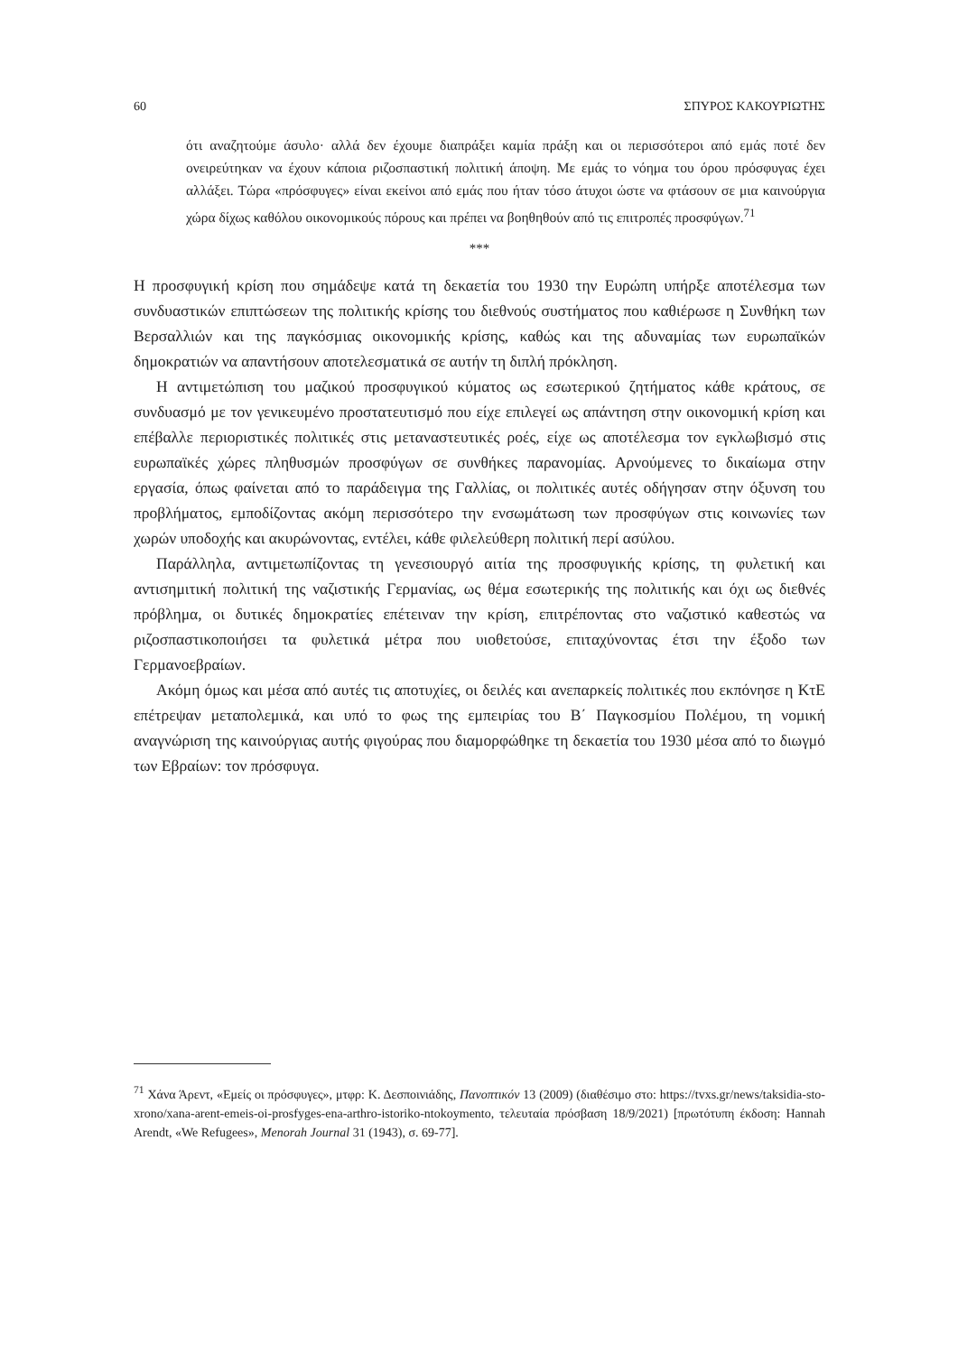60 ΣΠΥΡΟΣ ΚΑΚΟΥΡΙΩΤΗΣ
ότι αναζητούμε άσυλο· αλλά δεν έχουμε διαπράξει καμία πράξη και οι περισσότεροι από εμάς ποτέ δεν ονειρεύτηκαν να έχουν κάποια ριζοσπαστική πολιτική άποψη. Με εμάς το νόημα του όρου πρόσφυγας έχει αλλάξει. Τώρα «πρόσφυγες» είναι εκείνοι από εμάς που ήταν τόσο άτυχοι ώστε να φτάσουν σε μια καινούργια χώρα δίχως καθόλου οικονομικούς πόρους και πρέπει να βοηθηθούν από τις επιτροπές προσφύγων.<sup>71</sup>
***
Η προσφυγική κρίση που σημάδεψε κατά τη δεκαετία του 1930 την Ευρώπη υπήρξε αποτέλεσμα των συνδυαστικών επιπτώσεων της πολιτικής κρίσης του διεθνούς συστήματος που καθιέρωσε η Συνθήκη των Βερσαλλιών και της παγκόσμιας οικονομικής κρίσης, καθώς και της αδυναμίας των ευρωπαϊκών δημοκρατιών να απαντήσουν αποτελεσματικά σε αυτήν τη διπλή πρόκληση.
Η αντιμετώπιση του μαζικού προσφυγικού κύματος ως εσωτερικού ζητήματος κάθε κράτους, σε συνδυασμό με τον γενικευμένο προστατευτισμό που είχε επιλεγεί ως απάντηση στην οικονομική κρίση και επέβαλλε περιοριστικές πολιτικές στις μεταναστευτικές ροές, είχε ως αποτέλεσμα τον εγκλωβισμό στις ευρωπαϊκές χώρες πληθυσμών προσφύγων σε συνθήκες παρανομίας. Αρνούμενες το δικαίωμα στην εργασία, όπως φαίνεται από το παράδειγμα της Γαλλίας, οι πολιτικές αυτές οδήγησαν στην όξυνση του προβλήματος, εμποδίζοντας ακόμη περισσότερο την ενσωμάτωση των προσφύγων στις κοινωνίες των χωρών υποδοχής και ακυρώνοντας, εντέλει, κάθε φιλελεύθερη πολιτική περί ασύλου.
Παράλληλα, αντιμετωπίζοντας τη γενεσιουργό αιτία της προσφυγικής κρίσης, τη φυλετική και αντισημιτική πολιτική της ναζιστικής Γερμανίας, ως θέμα εσωτερικής της πολιτικής και όχι ως διεθνές πρόβλημα, οι δυτικές δημοκρατίες επέτειναν την κρίση, επιτρέποντας στο ναζιστικό καθεστώς να ριζοσπαστικοποιήσει τα φυλετικά μέτρα που υιοθετούσε, επιταχύνοντας έτσι την έξοδο των Γερμανοεβραίων.
Ακόμη όμως και μέσα από αυτές τις αποτυχίες, οι δειλές και ανεπαρκείς πολιτικές που εκπόνησε η ΚτΕ επέτρεψαν μεταπολεμικά, και υπό το φως της εμπειρίας του Β΄ Παγκοσμίου Πολέμου, τη νομική αναγνώριση της καινούργιας αυτής φιγούρας που διαμορφώθηκε τη δεκαετία του 1930 μέσα από το διωγμό των Εβραίων: τον πρόσφυγα.
<sup>71</sup> Χάνα Άρεντ, «Εμείς οι πρόσφυγες», μτφρ: Κ. Δεσποινιάδης, Πανοπτικόν 13 (2009) (διαθέσιμο στο: https://tvxs.gr/news/taksidia-sto-xrono/xana-arent-emeis-oi-prosfyges-ena-arthro-istoriko-ntokoymento, τελευταία πρόσβαση 18/9/2021) [πρωτότυπη έκδοση: Hannah Arendt, «We Refugees», Menorah Journal 31 (1943), σ. 69-77].